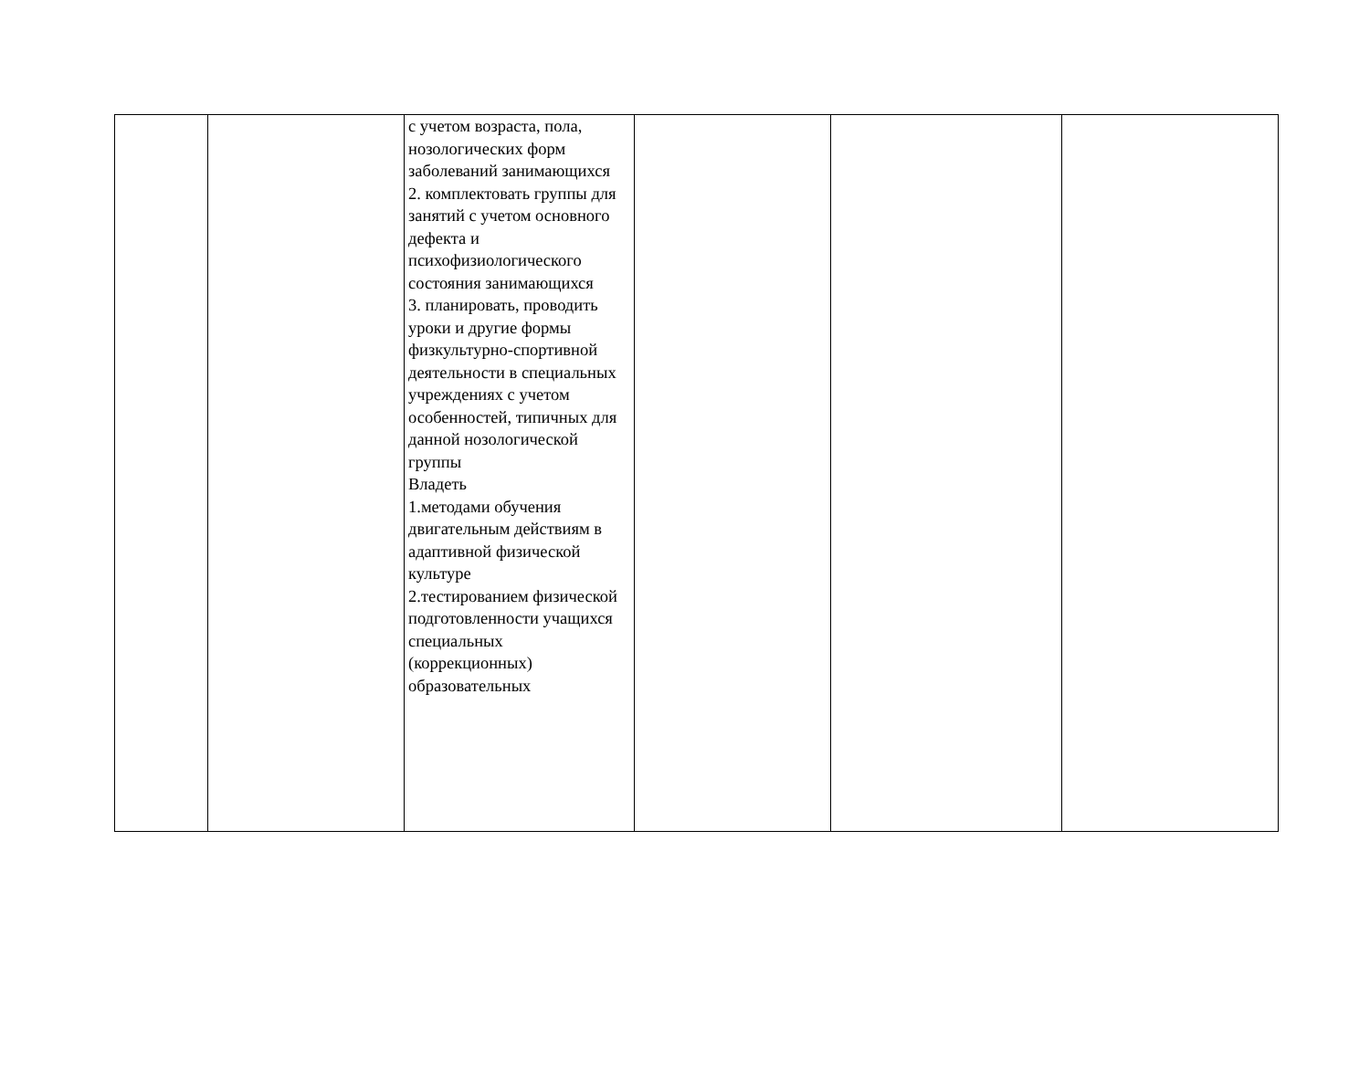| | | с учетом возраста, пола, нозологических форм заболеваний занимающихся 2. комплектовать группы для занятий с учетом основного дефекта и психофизиологического состояния занимающихся 3. планировать, проводить уроки и другие формы физкультурно-спортивной деятельности в специальных учреждениях с учетом особенностей, типичных для данной нозологической группы Владеть 1.методами обучения двигательным действиям в адаптивной физической культуре 2.тестированием физической подготовленности учащихся специальных (коррекционных) образовательных | | | |